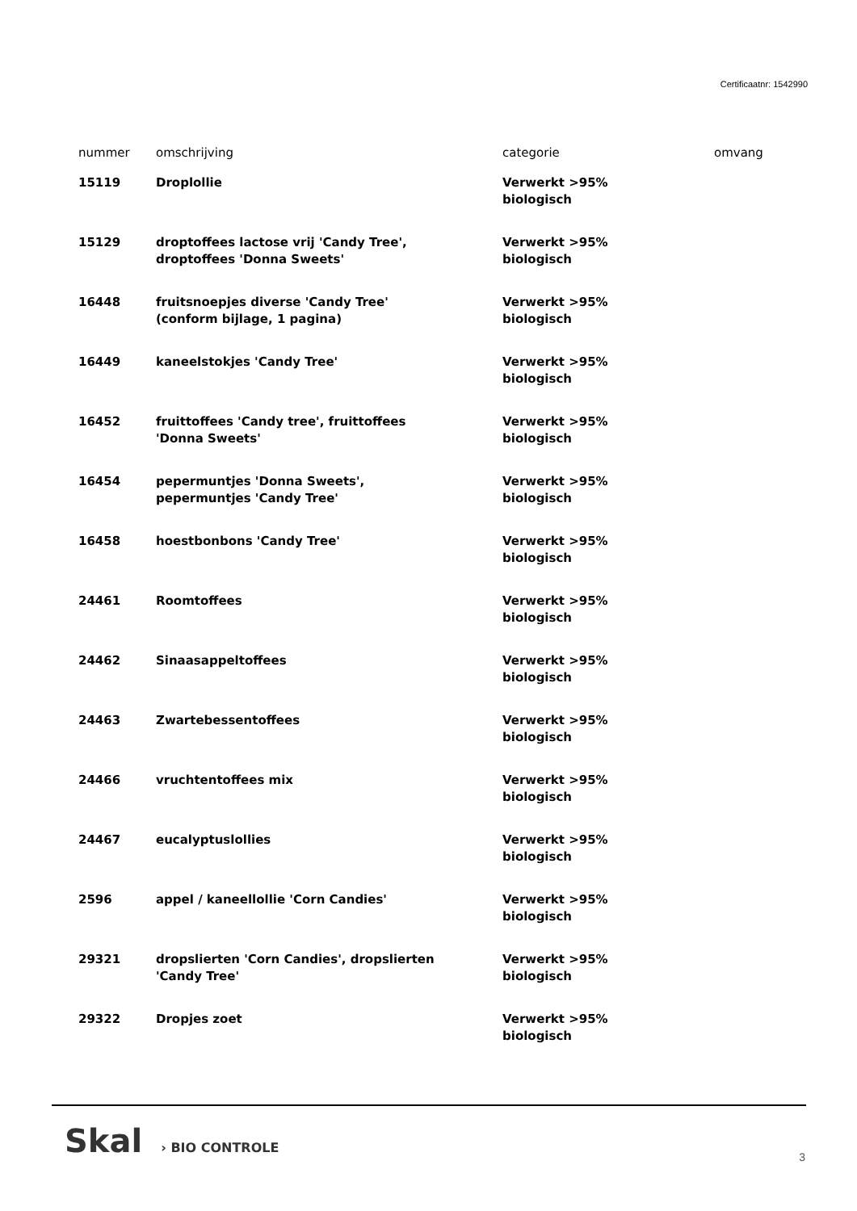Certificaatnr: 1542990
| nummer | omschrijving | categorie | omvang |
| --- | --- | --- | --- |
| 15119 | Droplollie | Verwerkt >95% biologisch | |
| 15129 | droptoffees lactose vrij 'Candy Tree', droptoffees 'Donna Sweets' | Verwerkt >95% biologisch | |
| 16448 | fruitsnoepjes diverse 'Candy Tree' (conform bijlage, 1 pagina) | Verwerkt >95% biologisch | |
| 16449 | kaneelstokjes 'Candy Tree' | Verwerkt >95% biologisch | |
| 16452 | fruittoffees 'Candy tree', fruittoffees 'Donna Sweets' | Verwerkt >95% biologisch | |
| 16454 | pepermuntjes 'Donna Sweets', pepermuntjes 'Candy Tree' | Verwerkt >95% biologisch | |
| 16458 | hoestbonbons 'Candy Tree' | Verwerkt >95% biologisch | |
| 24461 | Roomtoffees | Verwerkt >95% biologisch | |
| 24462 | Sinaasappeltoffees | Verwerkt >95% biologisch | |
| 24463 | Zwartebessentoffees | Verwerkt >95% biologisch | |
| 24466 | vruchtentoffees mix | Verwerkt >95% biologisch | |
| 24467 | eucalyptuslollies | Verwerkt >95% biologisch | |
| 2596 | appel / kaneellollie 'Corn Candies' | Verwerkt >95% biologisch | |
| 29321 | dropslierten 'Corn Candies', dropslierten 'Candy Tree' | Verwerkt >95% biologisch | |
| 29322 | Dropjes zoet | Verwerkt >95% biologisch | |
Skal › BIO CONTROLE
3